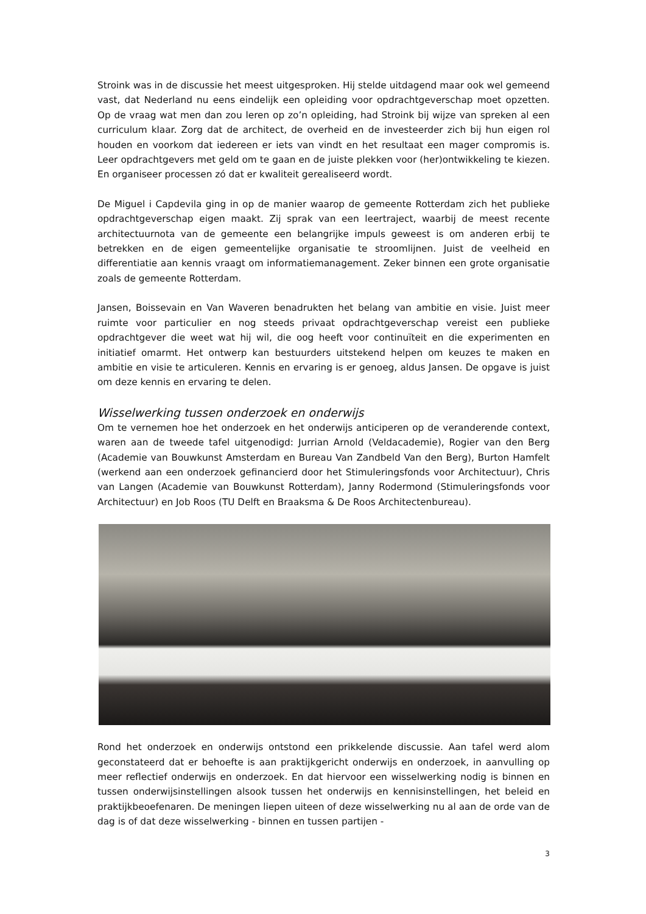Stroink was in de discussie het meest uitgesproken. Hij stelde uitdagend maar ook wel gemeend vast, dat Nederland nu eens eindelijk een opleiding voor opdrachtgeverschap moet opzetten. Op de vraag wat men dan zou leren op zo’n opleiding, had Stroink bij wijze van spreken al een curriculum klaar. Zorg dat de architect, de overheid en de investeerder zich bij hun eigen rol houden en voorkom dat iedereen er iets van vindt en het resultaat een mager compromis is. Leer opdrachtgevers met geld om te gaan en de juiste plekken voor (her)ontwikkeling te kiezen. En organiseer processen zó dat er kwaliteit gerealiseerd wordt.
De Miguel i Capdevila ging in op de manier waarop de gemeente Rotterdam zich het publieke opdrachtgeverschap eigen maakt. Zij sprak van een leertraject, waarbij de meest recente architectuurnota van de gemeente een belangrijke impuls geweest is om anderen erbij te betrekken en de eigen gemeentelijke organisatie te stroomlijnen. Juist de veelheid en differentiatie aan kennis vraagt om informatiemanagement. Zeker binnen een grote organisatie zoals de gemeente Rotterdam.
Jansen, Boissevain en Van Waveren benadrukten het belang van ambitie en visie. Juist meer ruimte voor particulier en nog steeds privaat opdrachtgeverschap vereist een publieke opdrachtgever die weet wat hij wil, die oog heeft voor continuïteit en die experimenten en initiatief omarmt. Het ontwerp kan bestuurders uitstekend helpen om keuzes te maken en ambitie en visie te articuleren. Kennis en ervaring is er genoeg, aldus Jansen. De opgave is juist om deze kennis en ervaring te delen.
Wisselwerking tussen onderzoek en onderwijs
Om te vernemen hoe het onderzoek en het onderwijs anticiperen op de veranderende context, waren aan de tweede tafel uitgenodigd: Jurrian Arnold (Veldacademie), Rogier van den Berg (Academie van Bouwkunst Amsterdam en Bureau Van Zandbeld Van den Berg), Burton Hamfelt (werkend aan een onderzoek gefinancierd door het Stimuleringsfonds voor Architectuur), Chris van Langen (Academie van Bouwkunst Rotterdam), Janny Rodermond (Stimuleringsfonds voor Architectuur) en Job Roos (TU Delft en Braaksma & De Roos Architectenbureau).
Rond het onderzoek en onderwijs ontstond een prikkelende discussie. Aan tafel werd alom geconstateerd dat er behoefte is aan praktijkgericht onderwijs en onderzoek, in aanvulling op meer reflectief onderwijs en onderzoek. En dat hiervoor een wisselwerking nodig is binnen en tussen onderwijsinstellingen alsook tussen het onderwijs en kennisinstellingen, het beleid en praktijkbeoefenaren. De meningen liepen uiteen of deze wisselwerking nu al aan de orde van de dag is of dat deze wisselwerking - binnen en tussen partijen -
3